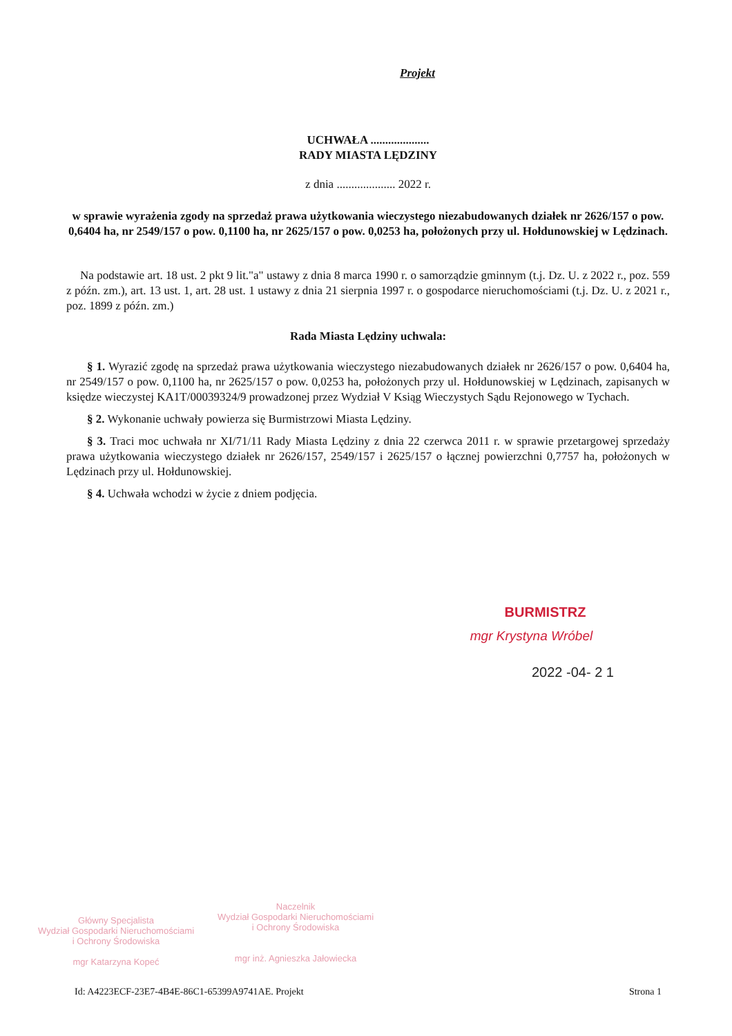Projekt
UCHWAŁA ....................
RADY MIASTA LĘDZINY
z dnia .................... 2022 r.
w sprawie wyrażenia zgody na sprzedaż prawa użytkowania wieczystego niezabudowanych działek nr 2626/157 o pow. 0,6404 ha, nr 2549/157 o pow. 0,1100 ha, nr 2625/157 o pow. 0,0253 ha, położonych przy ul. Hołdunowskiej w Lędzinach.
Na podstawie art. 18 ust. 2 pkt 9 lit."a" ustawy z dnia 8 marca 1990 r. o samorządzie gminnym (t.j. Dz. U. z 2022 r., poz. 559 z późn. zm.), art. 13 ust. 1, art. 28 ust. 1 ustawy z dnia 21 sierpnia 1997 r. o gospodarce nieruchomościami (t.j. Dz. U. z 2021 r., poz. 1899 z późn. zm.)
Rada Miasta Lędziny uchwala:
§ 1. Wyrazić zgodę na sprzedaż prawa użytkowania wieczystego niezabudowanych działek nr 2626/157 o pow. 0,6404 ha, nr 2549/157 o pow. 0,1100 ha, nr 2625/157 o pow. 0,0253 ha, położonych przy ul. Hołdunowskiej w Lędzinach, zapisanych w księdze wieczystej KA1T/00039324/9 prowadzonej przez Wydział V Ksiąg Wieczystych Sądu Rejonowego w Tychach.
§ 2. Wykonanie uchwały powierza się Burmistrzowi Miasta Lędziny.
§ 3. Traci moc uchwała nr XI/71/11 Rady Miasta Lędziny z dnia 22 czerwca 2011 r. w sprawie przetargowej sprzedaży prawa użytkowania wieczystego działek nr 2626/157, 2549/157 i 2625/157 o łącznej powierzchni 0,7757 ha, położonych w Lędzinach przy ul. Hołdunowskiej.
§ 4. Uchwała wchodzi w życie z dniem podjęcia.
BURMISTRZ
mgr Krystyna Wróbel
2022 -04- 2 1
Główny Specjalista
Wydział Gospodarki Nieruchomościami
i Ochrony Środowiska
mgr Katarzyna Kopeć
Naczelnik
Wydział Gospodarki Nieruchomościami
i Ochrony Środowiska
mgr inż. Agnieszka Jałowiecka
Id: A4223ECF-23E7-4B4E-86C1-65399A9741AE. Projekt Strona 1